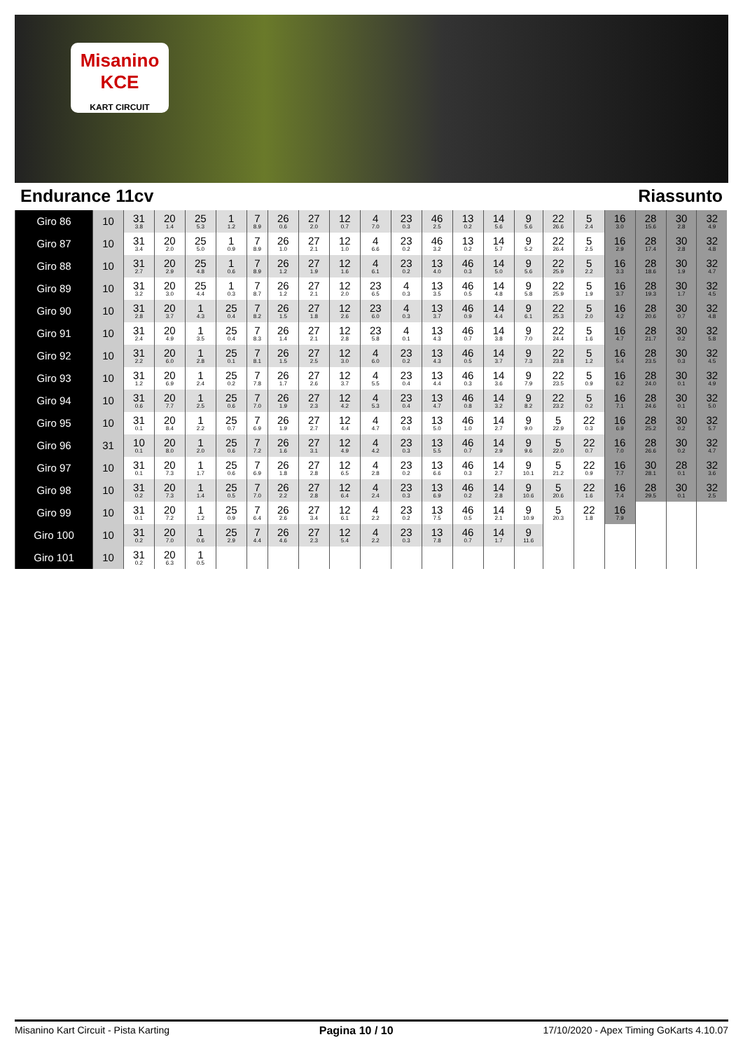Misanino
KCE
KART CIRCUIT
Endurance 11cv Riassunto
| Giro 86 | 10 | 31 3.8 | 20 1.4 | 25 5.3 | 1 1.2 | 7 8.9 | 26 0.6 | 27 2.0 | 12 0.7 | 4 7.0 | 23 0.3 | 46 2.5 | 13 0.2 | 14 5.6 | 9 5.6 | 22 26.6 | 5 2.4 | 16 3.0 | 28 15.6 | 30 2.8 | 32 4.9 |
| Giro 87 | 10 | 31 3.4 | 20 2.0 | 25 5.0 | 1 0.9 | 7 8.9 | 26 1.0 | 27 2.1 | 12 1.0 | 4 6.6 | 23 0.2 | 46 3.2 | 13 0.2 | 14 5.7 | 9 5.2 | 22 26.4 | 5 2.5 | 16 2.9 | 28 17.4 | 30 2.8 | 32 4.8 |
| Giro 88 | 10 | 31 2.7 | 20 2.9 | 25 4.8 | 1 0.6 | 7 8.9 | 26 1.2 | 27 1.9 | 12 1.6 | 4 6.1 | 23 0.2 | 13 4.0 | 46 0.3 | 14 5.0 | 9 5.6 | 22 25.9 | 5 2.2 | 16 3.3 | 28 18.6 | 30 1.9 | 32 4.7 |
| Giro 89 | 10 | 31 3.2 | 20 3.0 | 25 4.4 | 1 0.3 | 7 8.7 | 26 1.2 | 27 2.1 | 12 2.0 | 23 6.5 | 4 0.3 | 13 3.5 | 46 0.5 | 14 4.8 | 9 5.8 | 22 25.9 | 5 1.9 | 16 3.7 | 28 19.3 | 30 1.7 | 32 4.5 |
| Giro 90 | 10 | 31 2.8 | 20 3.7 | 1 4.3 | 25 0.4 | 7 8.2 | 26 1.5 | 27 1.8 | 12 2.6 | 23 6.0 | 4 0.3 | 13 3.7 | 46 0.9 | 14 4.4 | 9 6.1 | 22 25.3 | 5 2.0 | 16 4.2 | 28 20.6 | 30 0.7 | 32 4.8 |
| Giro 91 | 10 | 31 2.4 | 20 4.9 | 1 3.5 | 25 0.4 | 7 8.3 | 26 1.4 | 27 2.1 | 12 2.8 | 23 5.8 | 4 0.1 | 13 4.3 | 46 0.7 | 14 3.8 | 9 7.0 | 22 24.4 | 5 1.6 | 16 4.7 | 28 21.7 | 30 0.2 | 32 5.8 |
| Giro 92 | 10 | 31 2.2 | 20 6.0 | 1 2.8 | 25 0.1 | 7 8.1 | 26 1.5 | 27 2.5 | 12 3.0 | 4 6.0 | 23 0.2 | 13 4.3 | 46 0.5 | 14 3.7 | 9 7.3 | 22 23.8 | 5 1.2 | 16 5.4 | 28 23.5 | 30 0.3 | 32 4.5 |
| Giro 93 | 10 | 31 1.2 | 20 6.9 | 1 2.4 | 25 0.2 | 7 7.8 | 26 1.7 | 27 2.6 | 12 3.7 | 4 5.5 | 23 0.4 | 13 4.4 | 46 0.3 | 14 3.6 | 9 7.9 | 22 23.5 | 5 0.9 | 16 6.2 | 28 24.0 | 30 0.1 | 32 4.9 |
| Giro 94 | 10 | 31 0.6 | 20 7.7 | 1 2.5 | 25 0.6 | 7 7.0 | 26 1.9 | 27 2.3 | 12 4.2 | 4 5.3 | 23 0.4 | 13 4.7 | 46 0.8 | 14 3.2 | 9 8.2 | 22 23.2 | 5 0.2 | 16 7.1 | 28 24.6 | 30 0.1 | 32 5.0 |
| Giro 95 | 10 | 31 0.1 | 20 8.4 | 1 2.2 | 25 0.7 | 7 6.9 | 26 1.9 | 27 2.7 | 12 4.4 | 4 4.7 | 23 0.4 | 13 5.0 | 46 1.0 | 14 2.7 | 9 9.0 | 5 22.9 | 22 0.3 | 16 6.9 | 28 25.2 | 30 0.2 | 32 5.7 |
| Giro 96 | 31 | 10 0.1 | 20 8.0 | 1 2.0 | 25 0.6 | 7 7.2 | 26 1.6 | 27 3.1 | 12 4.9 | 4 4.2 | 23 0.3 | 13 5.5 | 46 0.7 | 14 2.9 | 9 9.6 | 5 22.0 | 22 0.7 | 16 7.0 | 28 26.6 | 30 0.2 | 32 4.7 |
| Giro 97 | 10 | 31 0.1 | 20 7.3 | 1 1.7 | 25 0.6 | 7 6.9 | 26 1.8 | 27 2.8 | 12 6.5 | 4 2.8 | 23 0.2 | 13 6.6 | 46 0.3 | 14 2.7 | 9 10.1 | 5 21.2 | 22 0.9 | 16 7.7 | 30 28.1 | 28 0.1 | 32 3.6 |
| Giro 98 | 10 | 31 0.2 | 20 7.3 | 1 1.4 | 25 0.5 | 7 7.0 | 26 2.2 | 27 2.8 | 12 6.4 | 4 2.4 | 23 0.3 | 13 6.9 | 46 0.2 | 14 2.8 | 9 10.6 | 5 20.6 | 22 1.6 | 16 7.4 | 28 29.5 | 30 0.1 | 32 2.5 |
| Giro 99 | 10 | 31 0.1 | 20 7.2 | 1 1.2 | 25 0.9 | 7 6.4 | 26 2.6 | 27 3.4 | 12 6.1 | 4 2.2 | 23 0.2 | 13 7.5 | 46 0.5 | 14 2.1 | 9 10.9 | 5 20.3 | 22 1.8 | 16 7.9 | | | |
| Giro 100 | 10 | 31 0.2 | 20 7.0 | 1 0.6 | 25 2.9 | 7 4.4 | 26 4.6 | 27 2.3 | 12 5.4 | 4 2.2 | 23 0.3 | 13 7.8 | 46 0.7 | 14 1.7 | 9 11.6 | | | | | | |
| Giro 101 | 10 | 31 0.2 | 20 6.3 | 1 0.5 | | | | | | | | | | | | | | | | | |
Misanino Kart Circuit - Pista Karting Pagina 10 / 10 17/10/2020 - Apex Timing GoKarts 4.10.07